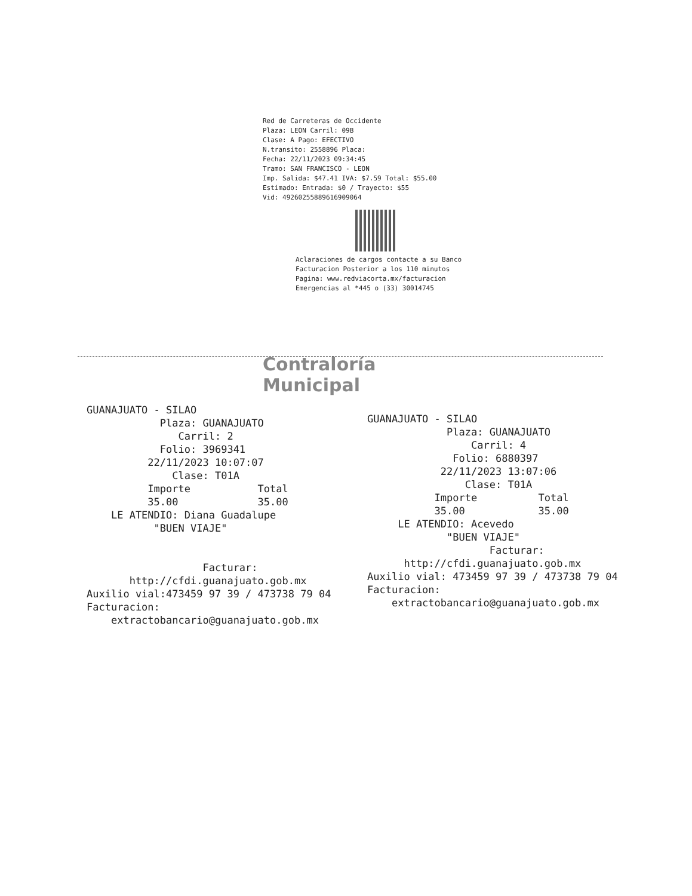Red de Carreteras de Occidente
Plaza: LEON Carril: 09B
Clase: A Pago: EFECTIVO
N.transito: 2558896 Placa:
Fecha: 22/11/2023 09:34:45
Tramo: SAN FRANCISCO - LEON
Imp. Salida: $47.41 IVA: $7.59 Total: $55.00
Estimado: Entrada: $0 / Trayecto: $55
Vid: 4926025588961​6909064
Aclaraciones de cargos contacte a su Banco
Facturacion Posterior a los 110 minutos
Pagina: www.redviacorta.mx/facturacion
Emergencias al *445 o (33) 30014745
Contraloría
Municipal
GUANAJUATO - SILAO Plaza: GUANAJUATO Carril: 2 Folio: 3969341 22/11/2023 10:07:07 Clase: T01A Importe Total 35.00 35.00 LE ATENDIO: Diana Guadalupe "BUEN VIAJE" Facturar: http://cfdi.guanajuato.gob.mx Auxilio vial:473459 97 39 / 473738 79 04 Facturacion: extractobancario@guanajuato.gob.mx
GUANAJUATO - SILAO Plaza: GUANAJUATO Carril: 4 Folio: 6880397 22/11/2023 13:07:06 Clase: T01A Importe Total 35.00 35.00 LE ATENDIO: Acevedo "BUEN VIAJE" Facturar: http://cfdi.guanajuato.gob.mx Auxilio vial: 473459 97 39 / 473738 79 04 Facturacion: extractobancario@guanajuato.gob.mx